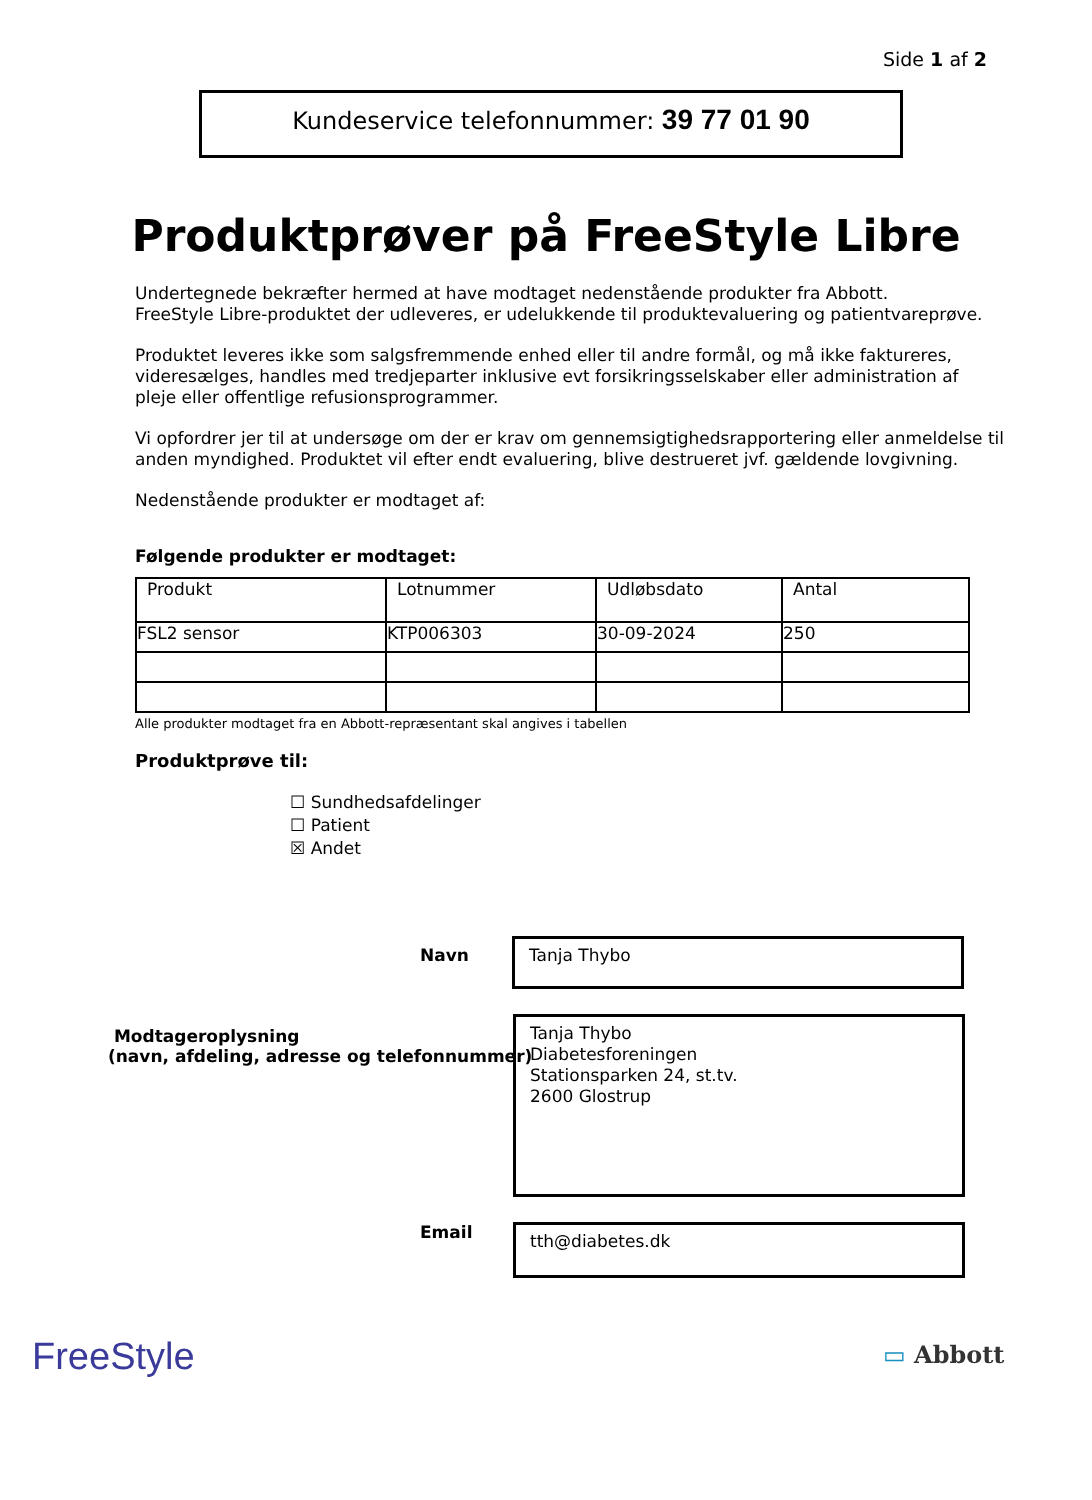Side 1 af 2
Kundeservice telefonnummer: 39 77 01 90
Produktprøver på FreeStyle Libre
Undertegnede bekræfter hermed at have modtaget nedenstående produkter fra Abbott.
FreeStyle Libre-produktet der udleveres, er udelukkende til produktevaluering og patientvareprøve.
Produktet leveres ikke som salgsfremmende enhed eller til andre formål, og må ikke faktureres, videresælges, handles med tredjeparter inklusive evt forsikringsselskaber eller administration af pleje eller offentlige refusionsprogrammer.
Vi opfordrer jer til at undersøge om der er krav om gennemsigtighedsrapportering eller anmeldelse til anden myndighed. Produktet vil efter endt evaluering, blive destrueret jvf. gældende lovgivning.
Nedenstående produkter er modtaget af:
Følgende produkter er modtaget:
| Produkt | Lotnummer | Udløbsdato | Antal |
| FSL2 sensor | KTP006303 | 30-09-2024 | 250 |
Alle produkter modtaget fra en Abbott-repræsentant skal angives i tabellen
Produktprøve til:
☐ Sundhedsafdelinger
☐ Patient
☒ Andet
Navn Tanja Thybo
Modtageroplysning
(navn, afdeling, adresse og telefonnummer)
Tanja Thybo
Diabetesforeningen
Stationsparken 24, st.tv.
2600 Glostrup
Email tth@diabetes.dk
FreeStyle ▭ Abbott